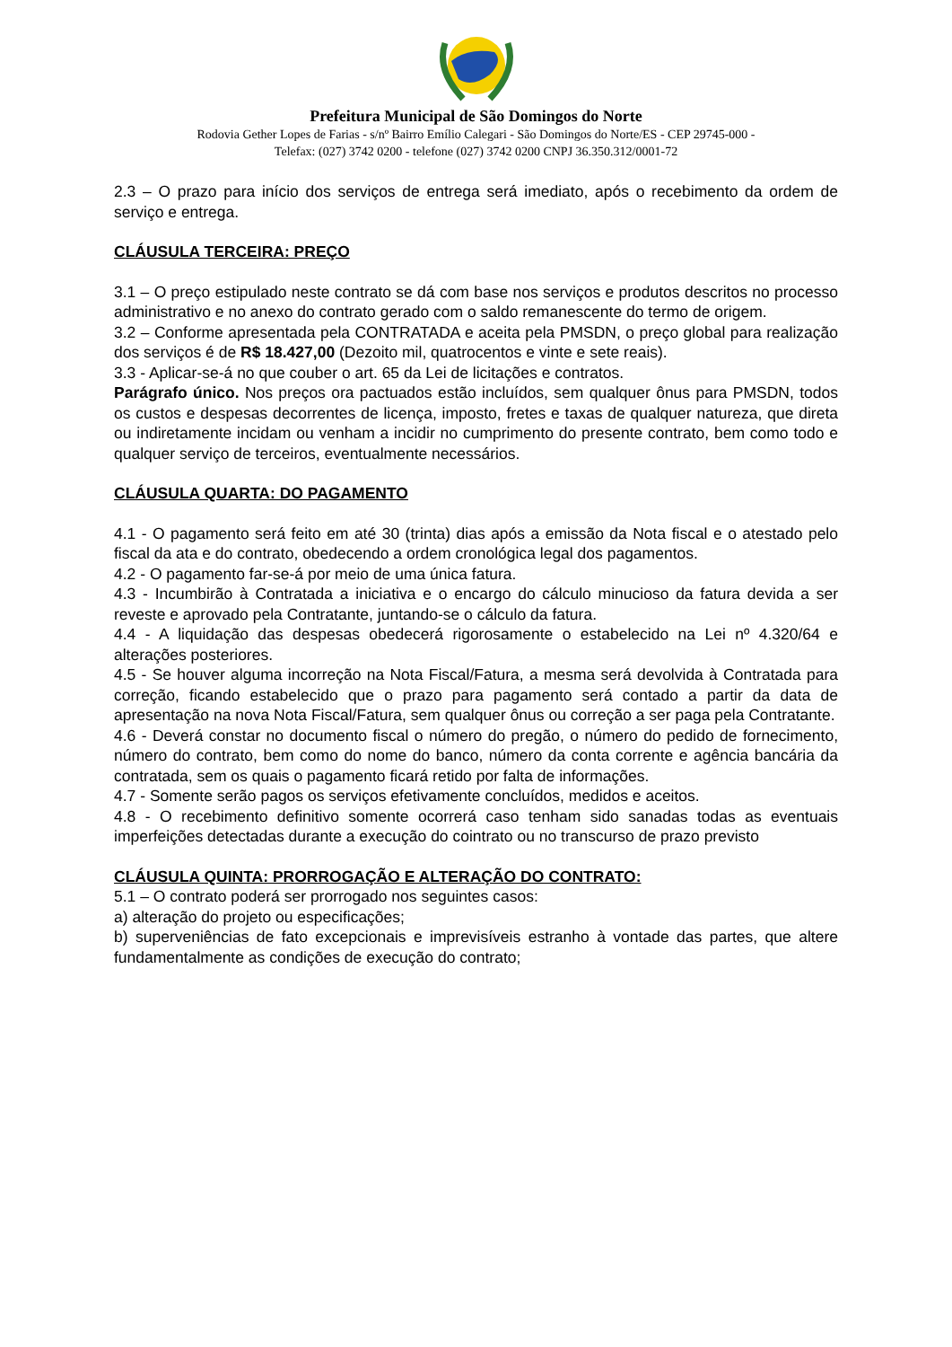Prefeitura Municipal de São Domingos do Norte
Rodovia Gether Lopes de Farias - s/nº Bairro Emílio Calegari - São Domingos do Norte/ES - CEP 29745-000 -
Telefax: (027) 3742 0200 - telefone (027) 3742 0200 CNPJ 36.350.312/0001-72
2.3 – O prazo para início dos serviços de entrega será imediato, após o recebimento da ordem de serviço e entrega.
CLÁUSULA TERCEIRA: PREÇO
3.1 – O preço estipulado neste contrato se dá com base nos serviços e produtos descritos no processo administrativo e no anexo do contrato gerado com o saldo remanescente do termo de origem.
3.2 – Conforme apresentada pela CONTRATADA e aceita pela PMSDN, o preço global para realização dos serviços é de R$ 18.427,00 (Dezoito mil, quatrocentos e vinte e sete reais).
3.3 - Aplicar-se-á no que couber o art. 65 da Lei de licitações e contratos.
Parágrafo único. Nos preços ora pactuados estão incluídos, sem qualquer ônus para PMSDN, todos os custos e despesas decorrentes de licença, imposto, fretes e taxas de qualquer natureza, que direta ou indiretamente incidam ou venham a incidir no cumprimento do presente contrato, bem como todo e qualquer serviço de terceiros, eventualmente necessários.
CLÁUSULA QUARTA: DO PAGAMENTO
4.1 - O pagamento será feito em até 30 (trinta) dias após a emissão da Nota fiscal e o atestado pelo fiscal da ata e do contrato, obedecendo a ordem cronológica legal dos pagamentos.
4.2 - O pagamento far-se-á por meio de uma única fatura.
4.3 - Incumbirão à Contratada a iniciativa e o encargo do cálculo minucioso da fatura devida a ser reveste e aprovado pela Contratante, juntando-se o cálculo da fatura.
4.4 - A liquidação das despesas obedecerá rigorosamente o estabelecido na Lei nº 4.320/64 e alterações posteriores.
4.5 - Se houver alguma incorreção na Nota Fiscal/Fatura, a mesma será devolvida à Contratada para correção, ficando estabelecido que o prazo para pagamento será contado a partir da data de apresentação na nova Nota Fiscal/Fatura, sem qualquer ônus ou correção a ser paga pela Contratante.
4.6 - Deverá constar no documento fiscal o número do pregão, o número do pedido de fornecimento, número do contrato, bem como do nome do banco, número da conta corrente e agência bancária da contratada, sem os quais o pagamento ficará retido por falta de informações.
4.7 - Somente serão pagos os serviços efetivamente concluídos, medidos e aceitos.
4.8 - O recebimento definitivo somente ocorrerá caso tenham sido sanadas todas as eventuais imperfeições detectadas durante a execução do cointrato ou no transcurso de prazo previsto
CLÁUSULA QUINTA: PRORROGAÇÃO E ALTERAÇÃO DO CONTRATO:
5.1 – O contrato poderá ser prorrogado nos seguintes casos:
a) alteração do projeto ou especificações;
b) superveniências de fato excepcionais e imprevisíveis estranho à vontade das partes, que altere fundamentalmente as condições de execução do contrato;